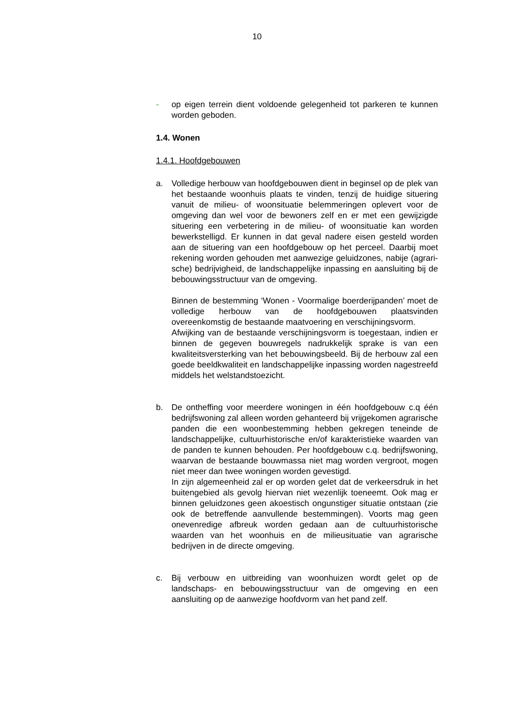10
- op eigen terrein dient voldoende gelegenheid tot parkeren te kunnen worden geboden.
1.4. Wonen
1.4.1. Hoofdgebouwen
a. Volledige herbouw van hoofdgebouwen dient in beginsel op de plek van het bestaande woonhuis plaats te vinden, tenzij de huidige situering vanuit de milieu- of woonsituatie belemme­ringen oplevert voor de omgeving dan wel voor de bewoners zelf en er met een gewijzigde situering een verbetering in de milieu- of woonsituatie kan worden bewerkstelligd. Er kunnen in dat geval nadere eisen gesteld worden aan de situering van een hoofdgebouw op het perceel. Daarbij moet rekening wor­den gehouden met aanwezige geluidzones, nabije (agrari­sche) bedrijvigheid, de landschappelijke inpassing en aanslui­ting bij de bebouwingsstructuur van de omgeving.
Binnen de bestemming ‘Wonen - Voormalige boerderijpanden’ moet de volledige herbouw van de hoofdgebouwen plaatsvin­den overeenkomstig de bestaande maatvoering en verschij­ningsvorm.
Afwijking van de bestaande verschijningsvorm is toegestaan, indien er binnen de gegeven bouwregels nadrukkelijk sprake is van een kwaliteitsversterking van het bebouwingsbeeld. Bij de herbouw zal een goede beeldkwaliteit en landschappelijke inpassing worden nagestreefd middels het welstandstoezicht.
b. De ontheffing voor meerdere woningen in één hoofdgebouw c.q één bedrijfswoning zal alleen worden gehanteerd bij vrijge­komen agrarische panden die een woonbestemming hebben gekregen teneinde de landschappelijke, cultuurhistorische en/of karakteristieke waarden van de panden te kunnen be­houden. Per hoofdgebouw c.q. bedrijfswoning, waarvan de bestaande bouwmassa niet mag worden vergroot, mogen niet meer dan twee woningen worden gevestigd.
In zijn algemeenheid zal er op worden gelet dat de verkeers­druk in het buitengebied als gevolg hiervan niet wezenlijk toe­neemt. Ook mag er binnen geluidzones geen akoestisch on­gunstiger situatie ontstaan (zie ook de betreffende aanvullen­de bestemmingen). Voorts mag geen onevenredige afbreuk worden gedaan aan de cultuurhistorische waarden van het woonhuis en de milieusituatie van agrarische bedrijven in de directe omgeving.
c. Bij verbouw en uitbreiding van woonhuizen wordt gelet op de landschaps- en bebouwingsstructuur van de omgeving en een aansluiting op de aanwezige hoofdvorm van het pand zelf.